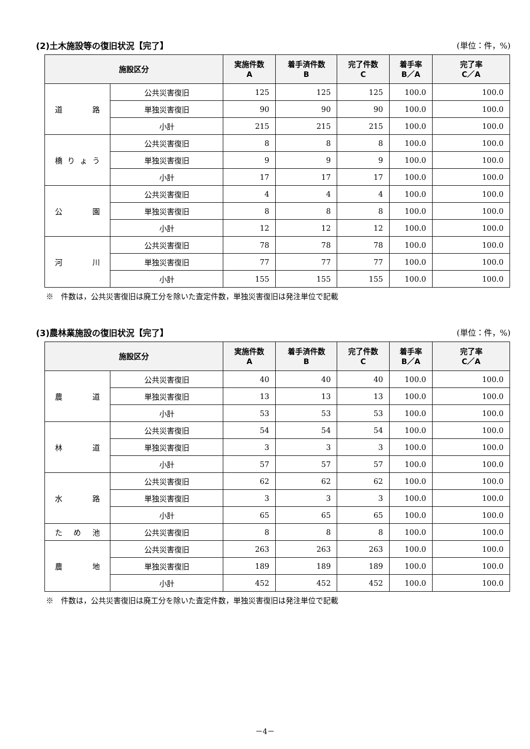(2)土木施設等の復旧状況【完了】 (単位：件，%)
| 施設区分 | | 実施件数 A | 着手済件数 B | 完了件数 C | 着手率 B／A | 完了率 C／A |
| --- | --- | --- | --- | --- | --- | --- |
| 道 路 | 公共災害復旧 | 125 | 125 | 125 | 100.0 | 100.0 |
| | 単独災害復旧 | 90 | 90 | 90 | 100.0 | 100.0 |
| | 小計 | 215 | 215 | 215 | 100.0 | 100.0 |
| 橋 り ょ う | 公共災害復旧 | 8 | 8 | 8 | 100.0 | 100.0 |
| | 単独災害復旧 | 9 | 9 | 9 | 100.0 | 100.0 |
| | 小計 | 17 | 17 | 17 | 100.0 | 100.0 |
| 公 園 | 公共災害復旧 | 4 | 4 | 4 | 100.0 | 100.0 |
| | 単独災害復旧 | 8 | 8 | 8 | 100.0 | 100.0 |
| | 小計 | 12 | 12 | 12 | 100.0 | 100.0 |
| 河 川 | 公共災害復旧 | 78 | 78 | 78 | 100.0 | 100.0 |
| | 単独災害復旧 | 77 | 77 | 77 | 100.0 | 100.0 |
| | 小計 | 155 | 155 | 155 | 100.0 | 100.0 |
※　件数は，公共災害復旧は廃工分を除いた査定件数，単独災害復旧は発注単位で記載
(3)農林業施設の復旧状況【完了】 (単位：件，%)
| 施設区分 | | 実施件数 A | 着手済件数 B | 完了件数 C | 着手率 B／A | 完了率 C／A |
| --- | --- | --- | --- | --- | --- | --- |
| 農 道 | 公共災害復旧 | 40 | 40 | 40 | 100.0 | 100.0 |
| | 単独災害復旧 | 13 | 13 | 13 | 100.0 | 100.0 |
| | 小計 | 53 | 53 | 53 | 100.0 | 100.0 |
| 林 道 | 公共災害復旧 | 54 | 54 | 54 | 100.0 | 100.0 |
| | 単独災害復旧 | 3 | 3 | 3 | 100.0 | 100.0 |
| | 小計 | 57 | 57 | 57 | 100.0 | 100.0 |
| 水 路 | 公共災害復旧 | 62 | 62 | 62 | 100.0 | 100.0 |
| | 単独災害復旧 | 3 | 3 | 3 | 100.0 | 100.0 |
| | 小計 | 65 | 65 | 65 | 100.0 | 100.0 |
| た め 池 | 公共災害復旧 | 8 | 8 | 8 | 100.0 | 100.0 |
| 農 地 | 公共災害復旧 | 263 | 263 | 263 | 100.0 | 100.0 |
| | 単独災害復旧 | 189 | 189 | 189 | 100.0 | 100.0 |
| | 小計 | 452 | 452 | 452 | 100.0 | 100.0 |
※　件数は，公共災害復旧は廃工分を除いた査定件数，単独災害復旧は発注単位で記載
－4－